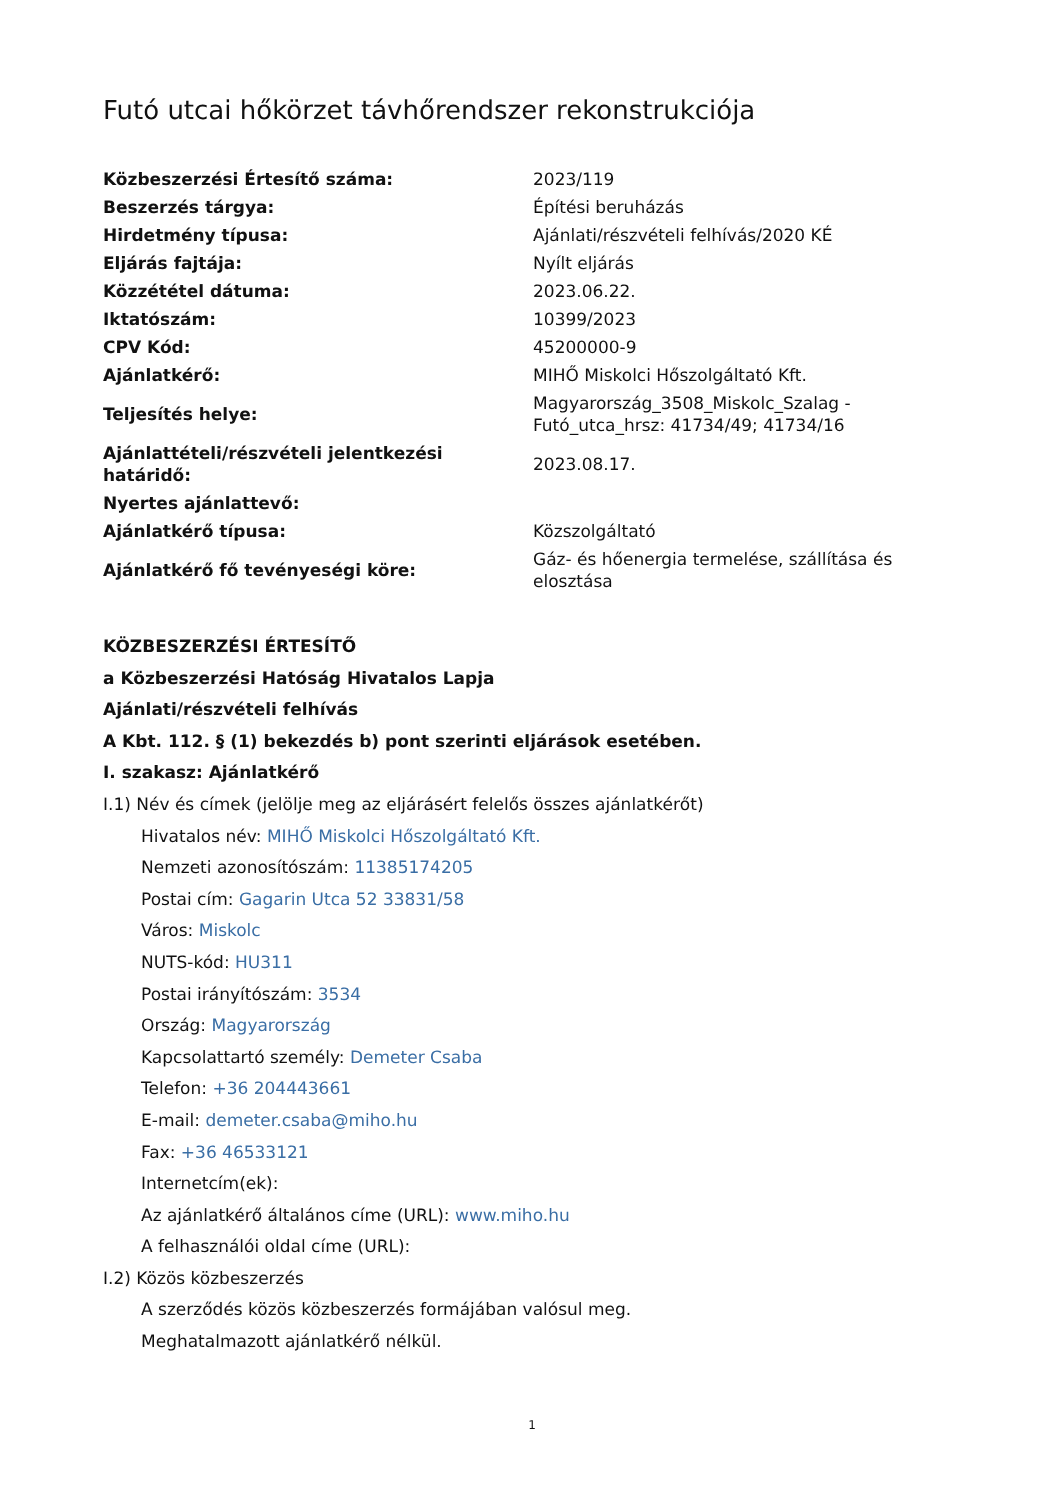Futó utcai hőkörzet távhőrendszer rekonstrukciója
| Közbeszerzési Értesítő száma: | 2023/119 |
| Beszerzés tárgya: | Építési beruházás |
| Hirdetmény típusa: | Ajánlati/részvételi felhívás/2020 KÉ |
| Eljárás fajtája: | Nyílt eljárás |
| Közzététel dátuma: | 2023.06.22. |
| Iktatószám: | 10399/2023 |
| CPV Kód: | 45200000-9 |
| Ajánlatkérő: | MIHŐ Miskolci Hőszolgáltató Kft. |
| Teljesítés helye: | Magyarország_3508_Miskolc_Szalag - Futó_utca_hrsz: 41734/49; 41734/16 |
| Ajánlattételi/részvételi jelentkezési határidő: | 2023.08.17. |
| Nyertes ajánlattevő: | |
| Ajánlatkérő típusa: | Közszolgáltató |
| Ajánlatkérő fő tevényeségi köre: | Gáz- és hőenergia termelése, szállítása és elosztása |
KÖZBESZERZÉSI ÉRTESÍTŐ
a Közbeszerzési Hatóság Hivatalos Lapja
Ajánlati/részvételi felhívás
A Kbt. 112. § (1) bekezdés b) pont szerinti eljárások esetében.
I. szakasz: Ajánlatkérő
I.1) Név és címek (jelölje meg az eljárásért felelős összes ajánlatkérőt)
Hivatalos név: MIHŐ Miskolci Hőszolgáltató Kft.
Nemzeti azonosítószám: 11385174205
Postai cím: Gagarin Utca 52 33831/58
Város: Miskolc
NUTS-kód: HU311
Postai irányítószám: 3534
Ország: Magyarország
Kapcsolattartó személy: Demeter Csaba
Telefon: +36 204443661
E-mail: demeter.csaba@miho.hu
Fax: +36 46533121
Internetcím(ek):
Az ajánlatkérő általános címe (URL): www.miho.hu
A felhasználói oldal címe (URL):
I.2) Közös közbeszerzés
A szerződés közös közbeszerzés formájában valósul meg.
Meghatalmazott ajánlatkérő nélkül.
1